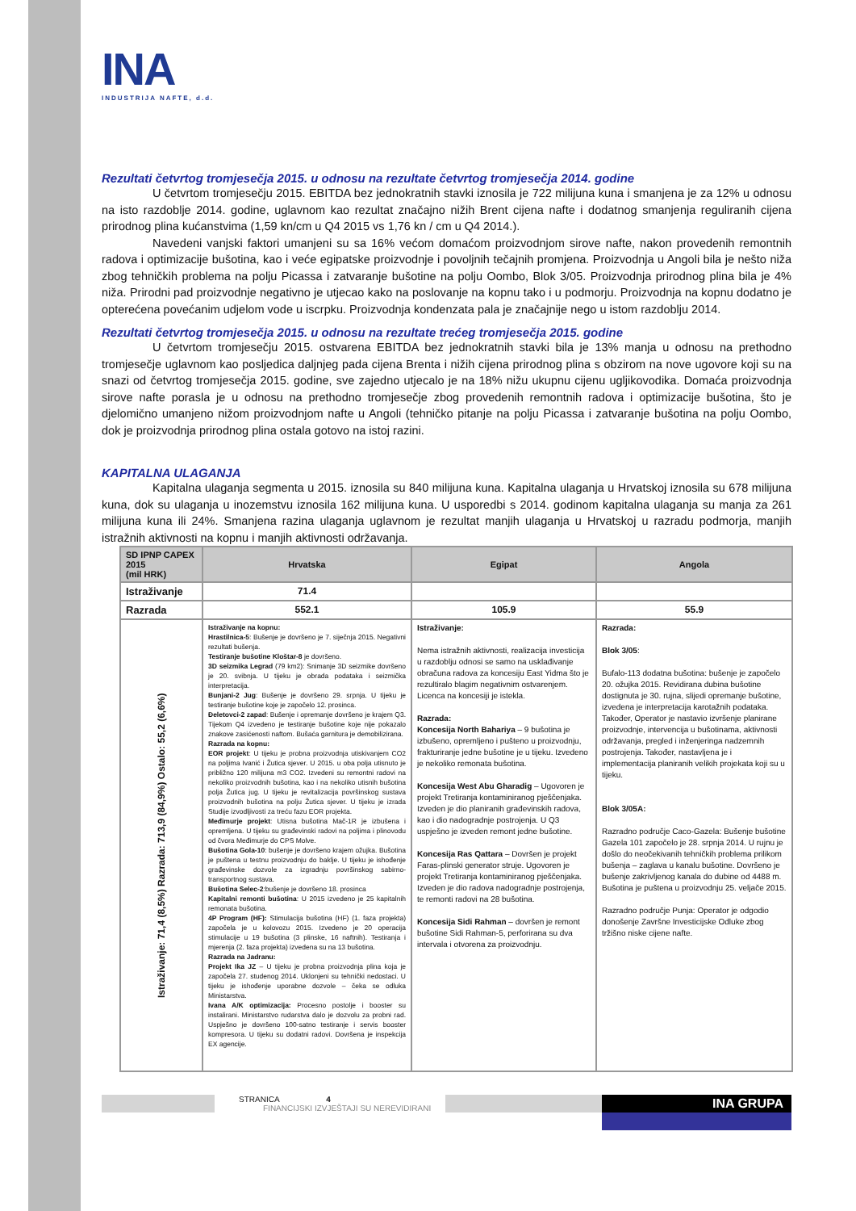INA
INDUSTRIJA NAFTE, d.d.
Rezultati četvrtog tromjesečja 2015. u odnosu na rezultate četvrtog tromjesečja 2014. godine
U četvrtom tromjesečju 2015. EBITDA bez jednokratnih stavki iznosila je 722 milijuna kuna i smanjena je za 12% u odnosu na isto razdoblje 2014. godine, uglavnom kao rezultat značajno nižih Brent cijena nafte i dodatnog smanjenja reguliranih cijena prirodnog plina kućanstvima (1,59 kn/cm u Q4 2015 vs 1,76 kn / cm u Q4 2014.).
Navedeni vanjski faktori umanjeni su sa 16% većom domaćom proizvodnjom sirove nafte, nakon provedenih remontnih radova i optimizacije bušotina, kao i veće egipatske proizvodnje i povoljnih tečajnih promjena. Proizvodnja u Angoli bila je nešto niža zbog tehničkih problema na polju Picassa i zatvaranje bušotine na polju Oombo, Blok 3/05. Proizvodnja prirodnog plina bila je 4% niža. Prirodni pad proizvodnje negativno je utjecao kako na poslovanje na kopnu tako i u podmorju. Proizvodnja na kopnu dodatno je opterećena povećanim udjelom vode u iscrpku. Proizvodnja kondenzata pala je značajnije nego u istom razdoblju 2014.
Rezultati četvrtog tromjesečja 2015. u odnosu na rezultate trećeg tromjesečja 2015. godine
U četvrtom tromjesečju 2015. ostvarena EBITDA bez jednokratnih stavki bila je 13% manja u odnosu na prethodno tromjesečje uglavnom kao posljedica daljnjeg pada cijena Brenta i nižih cijena prirodnog plina s obzirom na nove ugovore koji su na snazi od četvrtog tromjesečja 2015. godine, sve zajedno utjecalo je na 18% nižu ukupnu cijenu ugljikovodika. Domaća proizvodnja sirove nafte porasla je u odnosu na prethodno tromjesečje zbog provedenih remontnih radova i optimizacije bušotina, što je djelomično umanjeno nižom proizvodnjom nafte u Angoli (tehničko pitanje na polju Picassa i zatvaranje bušotina na polju Oombo, dok je proizvodnja prirodnog plina ostala gotovo na istoj razini.
KAPITALNA ULAGANJA
Kapitalna ulaganja segmenta u 2015. iznosila su 840 milijuna kuna. Kapitalna ulaganja u Hrvatskoj iznosila su 678 milijuna kuna, dok su ulaganja u inozemstvu iznosila 162 milijuna kuna. U usporedbi s 2014. godinom kapitalna ulaganja su manja za 261 milijuna kuna ili 24%. Smanjena razina ulaganja uglavnom je rezultat manjih ulaganja u Hrvatskoj u razradu podmorja, manjih istražnih aktivnosti na kopnu i manjih aktivnosti održavanja.
| SD IPNP CAPEX 2015 (mil HRK) | Hrvatska | Egipat | Angola |
| --- | --- | --- | --- |
| Istraživanje | 71.4 | | |
| Razrada | 552.1 | 105.9 | 55.9 |
| Istraživanje: 71,4 (8,5%) Razrada: 713,9 (84,9%) Ostalo: 55,2 (6,6%) | Istraživanje na kopnu: Hrastilnica-5 : Bušenje je dovršeno je 7. siječnja 2015. Negativni rezultati bušenja. Testiranje bušotine Kloštar-8 je dovršeno. 3D seizmika Legrad (79 km2): Snimanje 3D seizmike dovršeno je 20. svibnja. U tijeku je obrada podataka i seizmička interpretacija. Bunjani-2 Jug : Bušenje je dovršeno 29. srpnja. U tijeku je testiranje bušotine koje je započelo 12. prosinca. Đeletovci-2 zapad : Bušenje i opremanje dovršeno je krajem Q3. Tijekom Q4 izvedeno je testiranje bušotine koje nije pokazalo znakove zasićenosti naftom. Bušaća garnitura je demobilizirana. Razrada na kopnu: EOR projekt : U tijeku je probna proizvodnja utiskivanjem CO2 na poljima Ivanić i Žutica sjever. U 2015. u oba polja utisnuto je približno 120 milijuna m3 CO2. Izvedeni su remontni radovi na nekoliko proizvodnih bušotina, kao i na nekoliko utisnih bušotina polja Žutica jug. U tijeku je revitalizacija površinskog sustava proizvodnih bušotina na polju Žutica sjever. U tijeku je izrada Studije izvodljivosti za treću fazu EOR projekta. Međimurje projekt : Utisna bušotina Mač-1R je izbušena i opremljena. U tijeku su građevinski radovi na poljima i plinovodu od čvora Međimurje do CPS Molve. Bušotina Gola-10 : bušenje je dovršeno krajem ožujka. Bušotina je puštena u testnu proizvodnju do baklje. U tijeku je ishođenje građevinske dozvole za izgradnju površinskog sabirno-transportnog sustava. Bušotina Selec-2 :bušenje je dovršeno 18. prosinca Kapitalni remonti bušotina : U 2015 izvedeno je 25 kapitalnih remonata bušotina. 4P Program (HF): Stimulacija bušotina (HF) (1. faza projekta) započela je u kolovozu 2015. Izvedeno je 20 operacija stimulacije u 19 bušotina (3 plinske, 16 naftnih). Testiranja i mjerenja (2. faza projekta) izvedena su na 13 bušotina. Razrada na Jadranu: Projekt Ika JZ – U tijeku je probna proizvodnja plina koja je započela 27. studenog 2014. Uklonjeni su tehnički nedostaci. U tijeku je ishođenje uporabne dozvole – čeka se odluka Ministarstva. Ivana A/K optimizacija: Procesno postolje i booster su instalirani. Ministarstvo rudarstva dalo je dozvolu za probni rad. Uspješno je dovršeno 100-satno testiranje i servis booster kompresora. U tijeku su dodatni radovi. Dovršena je inspekcija EX agencije. | Istraživanje: Nema istražnih aktivnosti, realizacija investicija u razdoblju odnosi se samo na usklađivanje obračuna radova za koncesiju East Yidma što je rezultiralo blagim negativnim ostvarenjem. Licenca na koncesiji je istekla. Razrada: Koncesija North Bahariya – 9 bušotina je izbušeno, opremljeno i pušteno u proizvodnju, frakturiranje jedne bušotine je u tijeku. Izvedeno je nekoliko remonata bušotina. Koncesija West Abu Gharadig – Ugovoren je projekt Tretiranja kontaminiranog pješčenjaka. Izveden je dio planiranih građevinskih radova, kao i dio nadogradnje postrojenja. U Q3 uspješno je izveden remont jedne bušotine. Koncesija Ras Qattara – Dovršen je projekt Faras-plinski generator struje. Ugovoren je projekt Tretiranja kontaminiranog pješčenjaka. Izveden je dio radova nadogradnje postrojenja, te remonti radovi na 28 bušotina. Koncesija Sidi Rahman – dovršen je remont bušotine Sidi Rahman-5, perforirana su dva intervala i otvorena za proizvodnju. | Razrada: Blok 3/05 : Bufalo-113 dodatna bušotina: bušenje je započelo 20. ožujka 2015. Revidirana dubina bušotine dostignuta je 30. rujna, slijedi opremanje bušotine, izvedena je interpretacija karotažnih podataka. Također, Operator je nastavio izvršenje planirane proizvodnje, intervencija u bušotinama, aktivnosti održavanja, pregled i inženjeringa nadzemnih postrojenja. Također, nastavljena je i implementacija planiranih velikih projekata koji su u tijeku. Blok 3/05A: Razradno područje Caco-Gazela: Bušenje bušotine Gazela 101 započelo je 28. srpnja 2014. U rujnu je došlo do neočekivanih tehničkih problema prilikom bušenja – zaglava u kanalu bušotine. Dovršeno je bušenje zakrivljenog kanala do dubine od 4488 m. Bušotina je puštena u proizvodnju 25. veljače 2015. Razradno područje Punja: Operator je odgodio donošenje Završne Investicijske Odluke zbog tržišno niske cijene nafte. |
STRANICA 4
FINANCIJSKI IZVJEŠTAJI SU NEREVIDIRANI
INA GRUPA